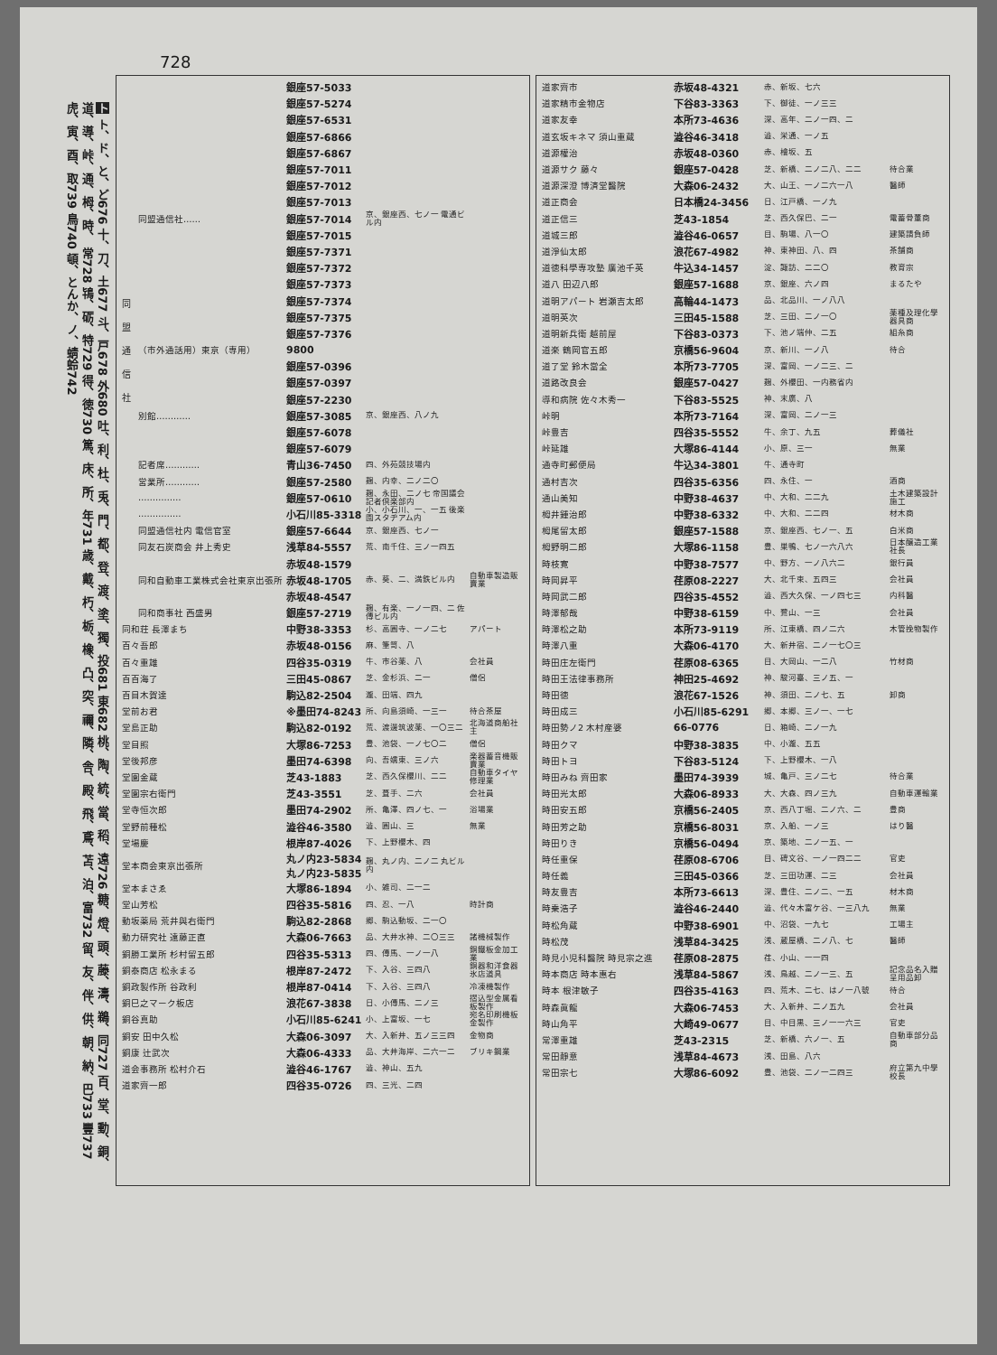728
ト ト、ド、と、ど676 十、刀、土677 斗、戸678 外680 吐、利、杜、兎、門、都、登、渡、塗、獨、投681 東682 桃、陶、統、當、稻、遠726 糖、燈、頭、藤、濤、鵜、同727 百、堂、動、銅、道、導、峠、通、栂、時、 常728 鴇、砺、特729 得、徳730 篤、床、所、年731 歳、戴、朽、栃、橡、凸、突、禰、隣、舎、殿、飛、鳶、苫、泊、富732 留、友、伴、供、朝、納、巴733 豐737 虎、寅、酉、取739 鳥740 頓、とんか、ノ、蜻蛉742
| 同 盟 通 信 社 | | 銀座57-5033 | | |
| | | 銀座57-5274 | | |
| | | 銀座57-6531 | | |
| | | 銀座57-6866 | | |
| | | 銀座57-6867 | | |
| | | 銀座57-7011 | | |
| | | 銀座57-7012 | | |
| | | 銀座57-7013 | | |
| | 同盟通信社…… | 銀座57-7014 | 京、銀座西、七ノ一 電通ビル内 | |
| | | 銀座57-7015 | | |
| | | 銀座57-7371 | | |
| | | 銀座57-7372 | | |
| | | 銀座57-7373 | | |
| | | 銀座57-7374 | | |
| | | 銀座57-7375 | | |
| | | 銀座57-7376 | | |
| | （市外通話用）東京（専用） | 9800 | | |
| | | 銀座57-0396 | | |
| | | 銀座57-0397 | | |
| | | 銀座57-2230 | | |
| | 別館………… | 銀座57-3085 | 京、銀座西、八ノ九 | |
| | | 銀座57-6078 | | |
| | | 銀座57-6079 | | |
| | 記者席………… | 青山36-7450 | 四、外苑競技場内 | |
| | 営業所………… | 銀座57-2580 | 麹、内幸、二ノ二〇 | |
| | …………… | 銀座57-0610 | 麹、永田、二ノ七 帝国議会記者倶楽部内 | |
| | …………… | 小石川85-3318 | 小、小石川、一、一五 後楽園スタヂアム内 | |
| | 同盟通信社内 電信官室 | 銀座57-6644 | 京、銀座西、七ノ一 | |
| | 同友石炭商会 井上秀史 | 浅草84-5557 | 荒、南千住、三ノ一四五 | |
| | | 赤坂48-1579 | | |
| | 同和自動車工業株式会社東京出張所 | 赤坂48-1705 | 赤、葵、二、満鉄ビル内 | 自動車製造販賣業 |
| | | 赤坂48-4547 | | |
| | 同和商事社 西盛男 | 銀座57-2719 | 麹、有楽、一ノ一四、二 佐傳ビル内 | |
| 同和荘 長澤まち | | 中野38-3353 | 杉、高圓寺、一ノ二七 | アパート |
| 百々吾郎 | | 赤坂48-0156 | 麻、筆笥、八 | |
| 百々重雄 | | 四谷35-0319 | 牛、市谷薬、八 | 会社員 |
| 百百海了 | | 三田45-0867 | 芝、金杉浜、二一 | 僧侶 |
| 百目木賀達 | | 駒込82-2504 | 瀧、田端、四九 | |
| 堂前お君 | | ※墨田74-8243 | 所、向島須崎、一三一 | 待合茶屋 |
| 堂島正助 | | 駒込82-0192 | 荒、渡邊筑波薬、一〇三二 | 北海道商船社主 |
| 堂目照 | | 大塚86-7253 | 豊、池袋、一ノ七〇二 | 僧侶 |
| 堂後邦彦 | | 墨田74-6398 | 向、吾嬬東、三ノ六 | 楽器蓄音機販賣業 |
| 堂園金蔵 | | 芝43-1883 | 芝、西久保櫻川、二二 | 自動車タイヤ修理業 |
| 堂園宗右衛門 | | 芝43-3551 | 芝、葺手、二六 | 会社員 |
| 堂寺恒次郎 | | 墨田74-2902 | 所、亀澤、四ノ七、一 | 浴場業 |
| 堂野前種松 | | 澁谷46-3580 | 澁、圓山、三 | 無業 |
| 堂場慶 | | 根岸87-4026 | 下、上野櫻木、四 | |
| 堂本商会東京出張所 | | 丸ノ内23-5834 丸ノ内23-5835 | 麹、丸ノ内、二ノ二 丸ビル内 | |
| 堂本まさゑ | | 大塚86-1894 | 小、雑司、二一二 | |
| 堂山芳松 | | 四谷35-5816 | 四、忍、一八 | 時計商 |
| 動坂薬局 荒井與右衛門 | | 駒込82-2868 | 郷、駒込動坂、二一〇 | |
| 動力研究社 遠藤正直 | | 大森06-7663 | 品、大井水神、二〇三三 | 諸機械製作 |
| 銅勝工業所 杉村留五郎 | | 四谷35-5313 | 四、傳馬、一ノ一八 | 銅鐵板金加工業 |
| 銅泰商店 松永まる | | 根岸87-2472 | 下、入谷、三四八 | 銅器和洋食器氷店道具 |
| 銅政製作所 谷政利 | | 根岸87-0414 | 下、入谷、三四八 | 冷凍機製作 |
| 銅巳之マーク板店 | | 浪花67-3838 | 日、小傳馬、二ノ三 | 摺込型金属看板製作 |
| 銅谷真助 | | 小石川85-6241 | 小、上富坂、一七 | 宛名印刷機板金製作 |
| 銅安 田中久松 | | 大森06-3097 | 大、入新井、五ノ三三四 | 金物商 |
| 銅康 辻武次 | | 大森06-4333 | 品、大井海岸、二六一二 | ブリキ鋼業 |
| 道会事務所 松村介石 | | 澁谷46-1767 | 澁、神山、五九 | |
| 道家齊一郎 | | 四谷35-0726 | 四、三光、二四 | |
| 道家齊市 | 赤坂48-4321 | 赤、新坂、七六 | |
| 道家精市金物店 | 下谷83-3363 | 下、御徒、一ノ三三 | |
| 道家友幸 | 本所73-4636 | 深、高年、二ノ一四、二 | |
| 道玄坂キネマ 須山重蔵 | 澁谷46-3418 | 澁、栄通、一ノ五 | |
| 道源權治 | 赤坂48-0360 | 赤、檜坂、五 | |
| 道源サク 藤々 | 銀座57-0428 | 芝、新橋、二ノ二八、二二 | 待合業 |
| 道源深澄 博済堂醫院 | 大森06-2432 | 大、山王、一ノ二六一八 | 醫師 |
| 道正商会 | 日本橋24-3456 | 日、江戸橋、一ノ九 | |
| 道正信三 | 芝43-1854 | 芝、西久保巴、二一 | 電蓄骨董商 |
| 道城三郎 | 澁谷46-0657 | 目、駒場、八一〇 | 建築請負師 |
| 道淨仙太郎 | 浪花67-4982 | 神、東神田、八、四 | 茶舗商 |
| 道徳科學専攻塾 廣池千英 | 牛込34-1457 | 淀、諏訪、二二〇 | 教育宗 |
| 道八 田辺八郎 | 銀座57-1688 | 京、銀座、六ノ四 | まるたや |
| 道明アパート 岩瀬吉太郎 | 高輪44-1473 | 品、北品川、一ノ八八 | |
| 道明英次 | 三田45-1588 | 芝、三田、二ノ一〇 | 薬種及理化學器具商 |
| 道明新兵衛 越前屋 | 下谷83-0373 | 下、池ノ端仲、二五 | 組糸商 |
| 道楽 鶴岡官五郎 | 京橋56-9604 | 京、新川、一ノ八 | 待合 |
| 道了堂 鈴木當全 | 本所73-7705 | 深、富岡、一ノ二三、二 | |
| 道路改良会 | 銀座57-0427 | 麹、外櫻田、一内務省内 | |
| 導和病院 佐々木秀一 | 下谷83-5525 | 神、末廣、八 | |
| 峠明 | 本所73-7164 | 深、富岡、二ノ一三 | |
| 峠豊吉 | 四谷35-5552 | 牛、余丁、九五 | 葬儀社 |
| 峠延雄 | 大塚86-4144 | 小、原、三一 | 無業 |
| 通寺町郵便局 | 牛込34-3801 | 牛、通寺町 | |
| 通村吉次 | 四谷35-6356 | 四、永住、一 | 酒商 |
| 通山美知 | 中野38-4637 | 中、大和、二二九 | 土木建築設計施工 |
| 栂井鍾治郎 | 中野38-6332 | 中、大和、二二四 | 材木商 |
| 栂尾留太郎 | 銀座57-1588 | 京、銀座西、七ノ一、五 | 白米商 |
| 栂野明二郎 | 大塚86-1158 | 豊、巣鴨、七ノ一六八六 | 日本醸造工業社長 |
| 時枝寛 | 中野38-7577 | 中、野方、一ノ八六二 | 銀行員 |
| 時岡昇平 | 荏原08-2227 | 大、北千束、五四三 | 会社員 |
| 時岡武二郎 | 四谷35-4552 | 澁、西大久保、一ノ四七三 | 内科醫 |
| 時澤郁哉 | 中野38-6159 | 中、鷺山、一三 | 会社員 |
| 時澤松之助 | 本所73-9119 | 所、江東橋、四ノ二六 | 木管挽物製作 |
| 時澤八重 | 大森06-4170 | 大、新井宿、二ノ一七〇三 | |
| 時田庄左衛門 | 荏原08-6365 | 目、大岡山、一二八 | 竹材商 |
| 時田王法律事務所 | 神田25-4692 | 神、駿河臺、三ノ五、一 | |
| 時田徳 | 浪花67-1526 | 神、須田、二ノ七、五 | 卸商 |
| 時田成三 | 小石川85-6291 | 郷、本郷、三ノ一、一七 | |
| 時田勢ノ2 木村産婆 | 66-0776 | 日、箱崎、二ノ一九 | |
| 時田クマ | 中野38-3835 | 中、小瀧、五五 | |
| 時田トヨ | 下谷83-5124 | 下、上野櫻木、一八 | |
| 時田みね 齊田家 | 墨田74-3939 | 城、亀戸、三ノ二七 | 待合業 |
| 時田光太郎 | 大森06-8933 | 大、大森、四ノ三九 | 自動車運輸業 |
| 時田安五郎 | 京橋56-2405 | 京、西八丁堀、二ノ六、二 | 豊商 |
| 時田芳之助 | 京橋56-8031 | 京、入船、一ノ三 | はり醫 |
| 時田りき | 京橋56-0494 | 京、築地、二ノ一五、一 | |
| 時任重保 | 荏原08-6706 | 目、碑文谷、一ノ一四二二 | 官吏 |
| 時任義 | 三田45-0366 | 芝、三田功運、二三 | 会社員 |
| 時友豊吉 | 本所73-6613 | 深、豊住、二ノ二、一五 | 材木商 |
| 時乗浩子 | 澁谷46-2440 | 澁、代々木富ケ谷、一三八九 | 無業 |
| 時松角蔵 | 中野38-6901 | 中、沼袋、一九七 | 工場主 |
| 時松茂 | 浅草84-3425 | 浅、蔵屋橋、二ノ八、七 | 醫師 |
| 時見小児科醫院 時見宗之進 | 荏原08-2875 | 荏、小山、一一四 | |
| 時本商店 時本惠右 | 浅草84-5867 | 浅、鳥越、二ノ一三、五 | 記念品名入贈呈用品卸 |
| 時本 根津敏子 | 四谷35-4163 | 四、荒木、二七、はノ一八號 | 待合 |
| 時森眞龍 | 大森06-7453 | 大、入新井、二ノ五九 | 会社員 |
| 時山角平 | 大崎49-0677 | 目、中目黒、三ノ一一六三 | 官吏 |
| 常澤重雄 | 芝43-2315 | 芝、新橋、六ノ一、五 | 自動車部分品商 |
| 常田靜意 | 浅草84-4673 | 浅、田島、八六 | |
| 常田宗七 | 大塚86-6092 | 豊、池袋、二ノ一二四三 | 府立第九中學校長 |